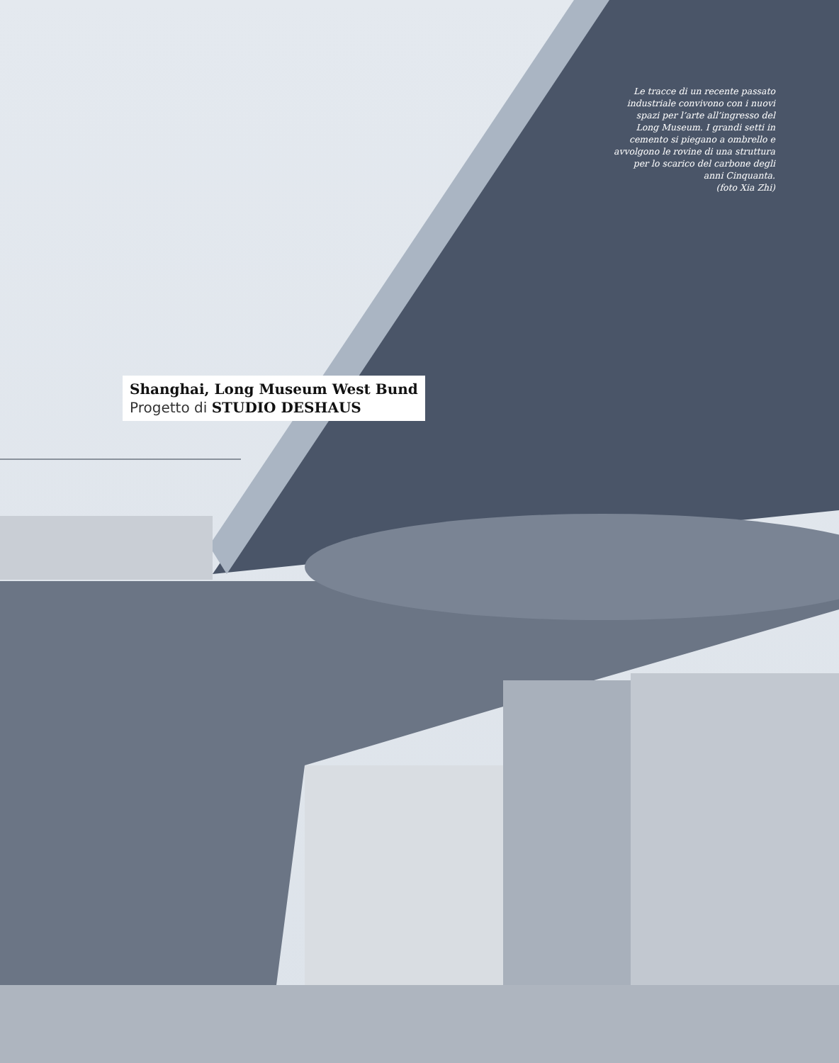Le tracce di un recente passato industriale convivono con i nuovi spazi per l’arte all’ingresso del Long Museum. I grandi setti in cemento si piegano a ombrello e avvolgono le rovine di una struttura per lo scarico del carbone degli anni Cinquanta.
(foto Xia Zhi)
Shanghai, Long Museum West Bund
Progetto di STUDIO DESHAUS